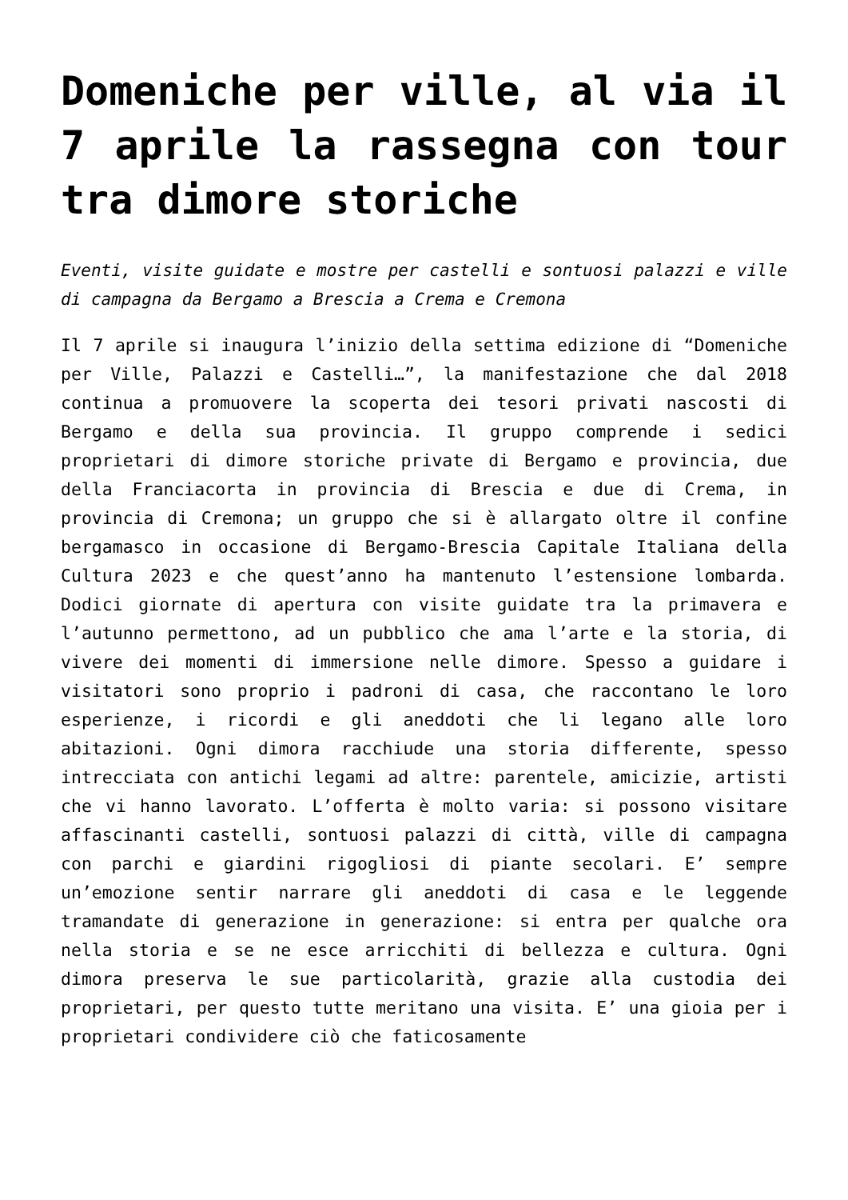Domeniche per ville, al via il 7 aprile la rassegna con tour tra dimore storiche
Eventi, visite guidate e mostre per castelli e sontuosi palazzi e ville di campagna da Bergamo a Brescia a Crema e Cremona
Il 7 aprile si inaugura l’inizio della settima edizione di “Domeniche per Ville, Palazzi e Castelli…”, la manifestazione che dal 2018 continua a promuovere la scoperta dei tesori privati nascosti di Bergamo e della sua provincia. Il gruppo comprende i sedici proprietari di dimore storiche private di Bergamo e provincia, due della Franciacorta in provincia di Brescia e due di Crema, in provincia di Cremona; un gruppo che si è allargato oltre il confine bergamasco in occasione di Bergamo-Brescia Capitale Italiana della Cultura 2023 e che quest’anno ha mantenuto l’estensione lombarda. Dodici giornate di apertura con visite guidate tra la primavera e l’autunno permettono, ad un pubblico che ama l’arte e la storia, di vivere dei momenti di immersione nelle dimore. Spesso a guidare i visitatori sono proprio i padroni di casa, che raccontano le loro esperienze, i ricordi e gli aneddoti che li legano alle loro abitazioni. Ogni dimora racchiude una storia differente, spesso intrecciata con antichi legami ad altre: parentele, amicizie, artisti che vi hanno lavorato. L’offerta è molto varia: si possono visitare affascinanti castelli, sontuosi palazzi di città, ville di campagna con parchi e giardini rigogliosi di piante secolari. E’ sempre un’emozione sentir narrare gli aneddoti di casa e le leggende tramandate di generazione in generazione: si entra per qualche ora nella storia e se ne esce arricchiti di bellezza e cultura. Ogni dimora preserva le sue particolarità, grazie alla custodia dei proprietari, per questo tutte meritano una visita. E’ una gioia per i proprietari condividere ciò che faticosamente